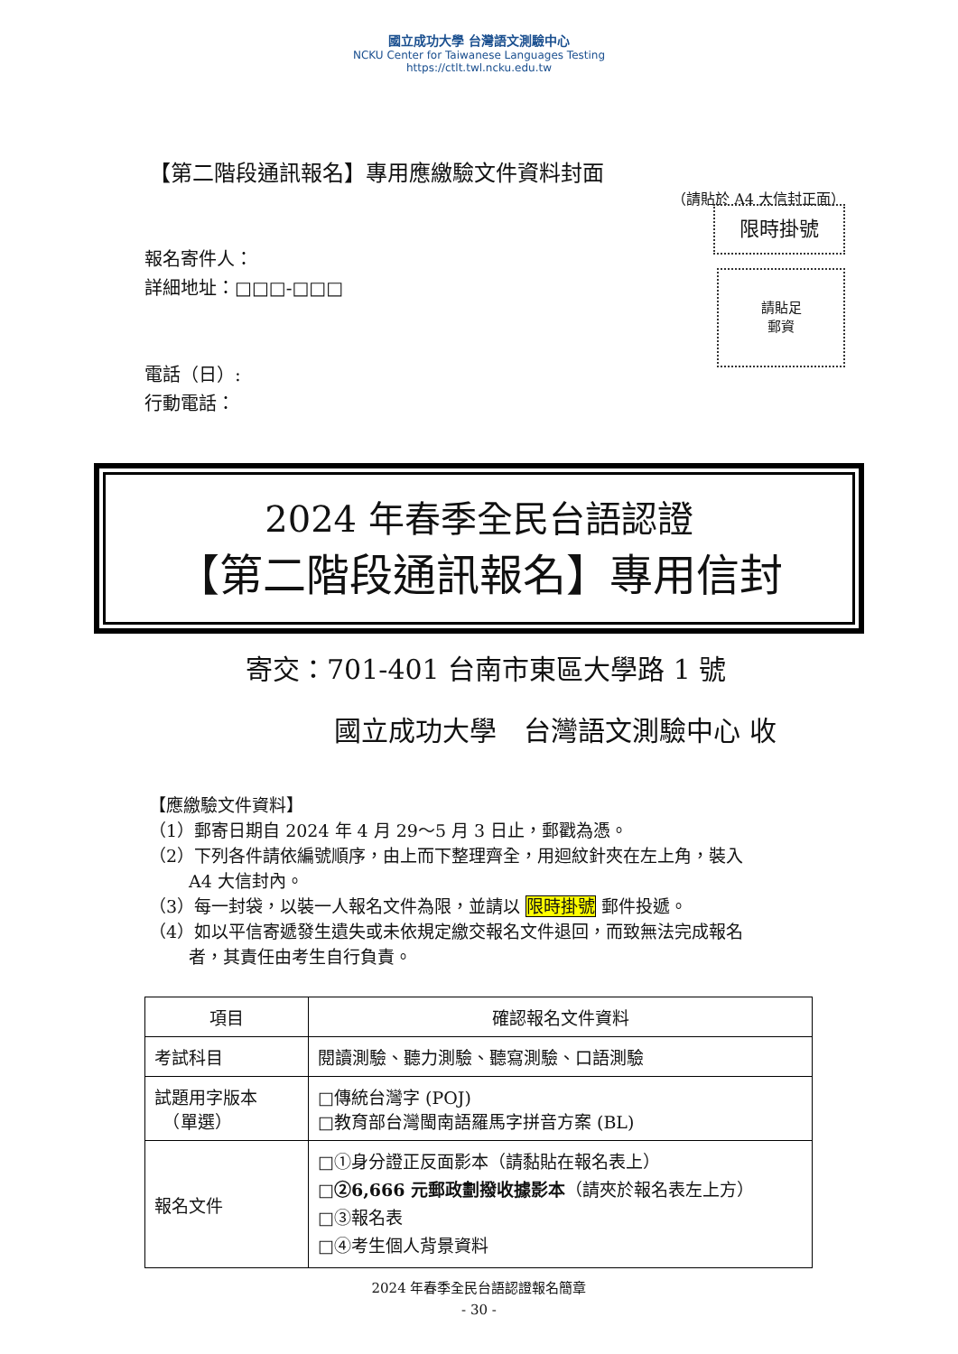國立成功大學 台灣語文測驗中心
NCKU Center for Taiwanese Languages Testing
https://ctlt.twl.ncku.edu.tw
【第二階段通訊報名】專用應繳驗文件資料封面
（請貼於 A4 大信封正面）
限時掛號
請貼足
郵資
報名寄件人：
詳細地址：□□□-□□□
電話（日）:
行動電話：
2024 年春季全民台語認證
【第二階段通訊報名】專用信封
寄交：701-401 台南市東區大學路 1 號
國立成功大學　台灣語文測驗中心 收
【應繳驗文件資料】
（1）郵寄日期自 2024 年 4 月 29～5 月 3 日止，郵戳為憑。
（2）下列各件請依編號順序，由上而下整理齊全，用迴紋針夾在左上角，裝入
　　 A4 大信封內。
（3）每一封袋，以裝一人報名文件為限，並請以 限時掛號 郵件投遞。
（4）如以平信寄遞發生遺失或未依規定繳交報名文件退回，而致無法完成報名
　　 者，其責任由考生自行負責。
| 項目 | 確認報名文件資料 |
| --- | --- |
| 考試科目 | 閱讀測驗、聽力測驗、聽寫測驗、口語測驗 |
| 試題用字版本 （單選） | □傳統台灣字 (POJ) □教育部台灣閩南語羅馬字拼音方案 (BL) |
| 報名文件 | □①身分證正反面影本（請黏貼在報名表上） □ ②6,666 元郵政劃撥收據影本 （請夾於報名表左上方） □③報名表 □④考生個人背景資料 |
2024 年春季全民台語認證報名簡章
- 30 -